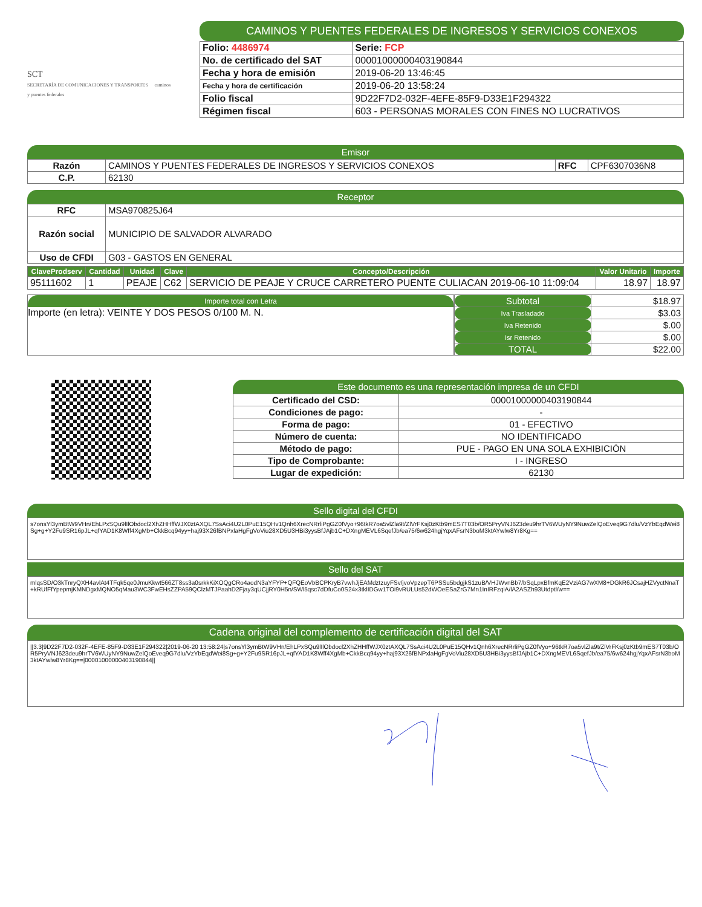SCT
SECRETARÍA DE COMUNICACIONES Y TRANSPORTES caminos y puentes federales
CAMINOS Y PUENTES FEDERALES DE INGRESOS Y SERVICIOS CONEXOS
| Folio: 4486974 | Serie: FCP |
| No. de certificado del SAT | 00001000000403190844 |
| Fecha y hora de emisión | 2019-06-20 13:46:45 |
| Fecha y hora de certificación | 2019-06-20 13:58:24 |
| Folio fiscal | 9D22F7D2-032F-4EFE-85F9-D33E1F294322 |
| Régimen fiscal | 603 - PERSONAS MORALES CON FINES NO LUCRATIVOS |
Emisor
| Razón | CAMINOS Y PUENTES FEDERALES DE INGRESOS Y SERVICIOS CONEXOS | RFC | CPF6307036N8 |
| C.P. | 62130 | | |
Receptor
| RFC | MSA970825J64 |
| Razón social | MUNICIPIO DE SALVADOR ALVARADO |
| Uso de CFDI | G03 - GASTOS EN GENERAL |
| ClaveProdserv | Cantidad | Unidad | Clave | Concepto/Descripción | Valor Unitario | Importe |
| --- | --- | --- | --- | --- | --- | --- |
| 95111602 | 1 | PEAJE | C62 | SERVICIO DE PEAJE Y CRUCE CARRETERO PUENTE CULIACAN 2019-06-10 11:09:04 | 18.97 | 18.97 |
Importe total con Letra
Importe (en letra): VEINTE Y DOS PESOS 0/100 M. N.
| Subtotal | $18.97 |
| Iva Trasladado | $3.03 |
| Iva Retenido | $.00 |
| Isr Retenido | $.00 |
| TOTAL | $22.00 |
Este documento es una representación impresa de un CFDI
| Certificado del CSD: | 00001000000403190844 |
| Condiciones de pago: | - |
| Forma de pago: | 01 - EFECTIVO |
| Número de cuenta: | NO IDENTIFICADO |
| Método de pago: | PUE - PAGO EN UNA SOLA EXHIBICIÓN |
| Tipo de Comprobante: | I - INGRESO |
| Lugar de expedición: | 62130 |
Sello digital del CFDI
s7onsYl3ymBtW9VHn/EhLPxSQu9lIlObdocl2XhZHHffWJX0ztAXQL7SsAci4U2L0PuE15QHv1Qnh6XrecNRrliPgGZ0fVyo+96tkR7oa5vlZla9t/ZlVrFKsj0zKtb9mES7T03b/OR5PryVNJ623deu9hrTV6WUyNY9NuwZelQoEveq9G7dlu/VzYbEqdWei8Sg+g+Y2Fu9SR16pJL+qfYAD1K8Wff4XgMb+CkkBcq94yy+haj93X26fBNPxlaHgFgVoViu28XD5U3HBi3yysBfJAjb1C+DXngMEVL6SqefJb/ea75/6w624hgjYqxAFsrN3boM3ktAYwlw8Yr8Kg==
Sello del SAT
mlqsSD/O3kTnryQXH4avlAt4TFqk5qe0JmuKkwt566ZT8ss3a0srkkKiXOQgCRo4aodN3aYFYP+QFQEoVbBCPKryB7vwhJjEAMdztzuyFSv/jvoVpzepT6PSSu5bdgjkS1zuB/VHJWvnBb7/bSqLpxBfmKqE2VziAG7wXM8+DGkR6JCsajHZVyctNnaT+kRUfFfYpepmjKMNDgxMQNO5qMau3WC3FwEHsZZPA59QClzMTJPaahD2Fjay3qUCjjRY0H5n/SWl5qsc7dDfuCo0S24x3tklIDGw1TOi9vRULUs52dWOeESaZrG7Mn1InIRFzqiA/lA2ASZh93Utdptl/w==
Cadena original del complemento de certificación digital del SAT
||3.3|9D22F7D2-032F-4EFE-85F9-D33E1F294322|2019-06-20 13:58:24|s7onsYl3ymBtW9VHn/EhLPxSQu9lIlObdocl2XhZHHffWJX0ztAXQL7SsAci4U2L0PuE15QHv1Qnh6XrecNRrliPgGZ0fVyo+96tkR7oa5vlZla9t/ZlVrFKsj0zKtb9mES7T03b/OR5PryVNJ623deu9hrTV6WUyNY9NuwZelQoEveq9G7dlu/VzYbEqdWei8Sg+g+Y2Fu9SR16pJL+qfYAD1K8Wff4XgMb+CkkBcq94yy+haj93X26fBNPxlaHgFgVoViu28XD5U3HBi3yysBfJAjb1C+DXngMEVL6SqefJb/ea75/6w624hgjYqxAFsrN3boM3ktAYwlw8Yr8Kg==|00001000000403190844||